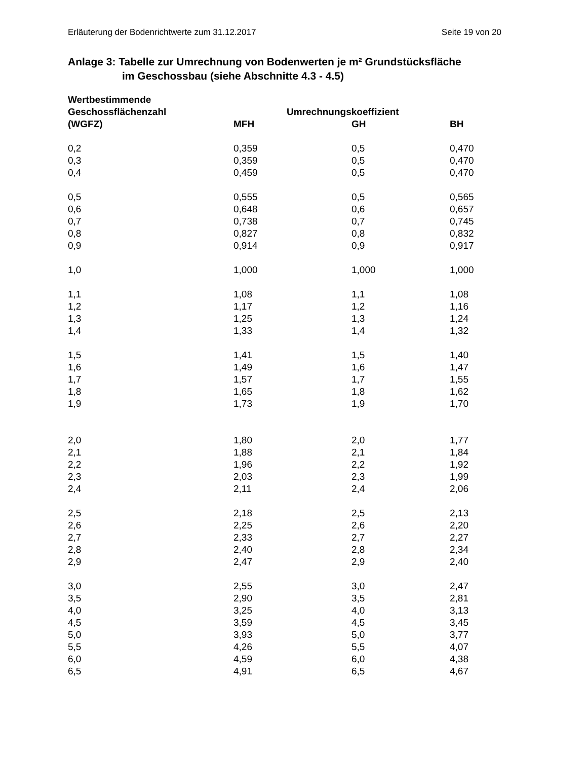Erläuterung der Bodenrichtwerte zum 31.12.2017 Seite 19 von 20
Anlage 3: Tabelle zur Umrechnung von Bodenwerten je m² Grundstücksfläche
im Geschossbau (siehe Abschnitte 4.3 - 4.5)
| Wertbestimmende | | | |
| --- | --- | --- | --- |
| Geschossflächenzahl | Umrechnungskoeffizient | | |
| (WGFZ) | MFH | GH | BH |
| 0,2 | 0,359 | 0,5 | 0,470 |
| 0,3 | 0,359 | 0,5 | 0,470 |
| 0,4 | 0,459 | 0,5 | 0,470 |
| 0,5 | 0,555 | 0,5 | 0,565 |
| 0,6 | 0,648 | 0,6 | 0,657 |
| 0,7 | 0,738 | 0,7 | 0,745 |
| 0,8 | 0,827 | 0,8 | 0,832 |
| 0,9 | 0,914 | 0,9 | 0,917 |
| 1,0 | 1,000 | 1,000 | 1,000 |
| 1,1 | 1,08 | 1,1 | 1,08 |
| 1,2 | 1,17 | 1,2 | 1,16 |
| 1,3 | 1,25 | 1,3 | 1,24 |
| 1,4 | 1,33 | 1,4 | 1,32 |
| 1,5 | 1,41 | 1,5 | 1,40 |
| 1,6 | 1,49 | 1,6 | 1,47 |
| 1,7 | 1,57 | 1,7 | 1,55 |
| 1,8 | 1,65 | 1,8 | 1,62 |
| 1,9 | 1,73 | 1,9 | 1,70 |
| 2,0 | 1,80 | 2,0 | 1,77 |
| 2,1 | 1,88 | 2,1 | 1,84 |
| 2,2 | 1,96 | 2,2 | 1,92 |
| 2,3 | 2,03 | 2,3 | 1,99 |
| 2,4 | 2,11 | 2,4 | 2,06 |
| 2,5 | 2,18 | 2,5 | 2,13 |
| 2,6 | 2,25 | 2,6 | 2,20 |
| 2,7 | 2,33 | 2,7 | 2,27 |
| 2,8 | 2,40 | 2,8 | 2,34 |
| 2,9 | 2,47 | 2,9 | 2,40 |
| 3,0 | 2,55 | 3,0 | 2,47 |
| 3,5 | 2,90 | 3,5 | 2,81 |
| 4,0 | 3,25 | 4,0 | 3,13 |
| 4,5 | 3,59 | 4,5 | 3,45 |
| 5,0 | 3,93 | 5,0 | 3,77 |
| 5,5 | 4,26 | 5,5 | 4,07 |
| 6,0 | 4,59 | 6,0 | 4,38 |
| 6,5 | 4,91 | 6,5 | 4,67 |